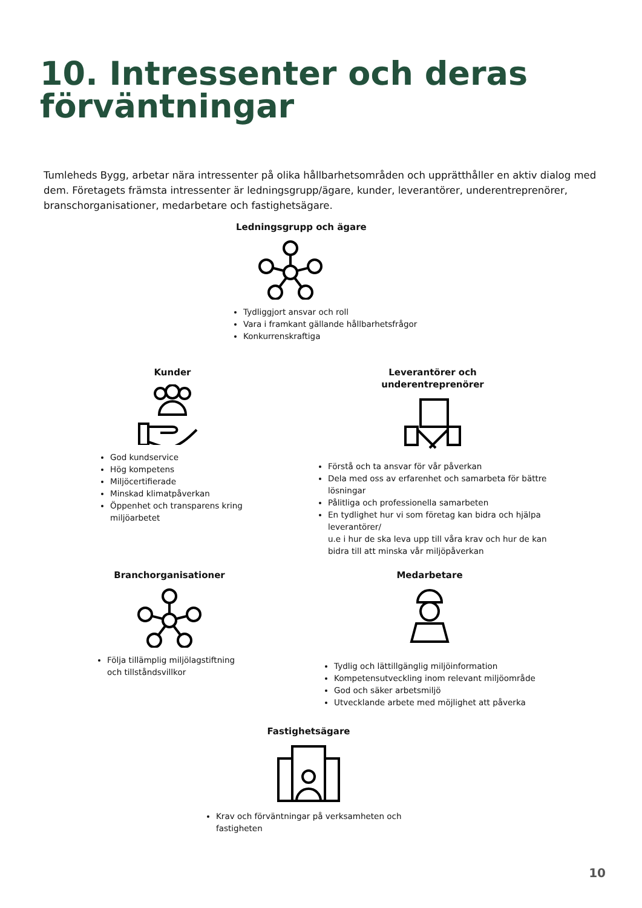10. Intressenter och deras
förväntningar
Tumleheds Bygg, arbetar nära intressenter på olika hållbarhetsområden och upprätthåller en aktiv dialog med dem. Företagets främsta intressenter är ledningsgrupp/ägare, kunder, leverantörer, underentreprenörer, branschorganisationer, medarbetare och fastighetsägare.
Ledningsgrupp och ägare
Tydliggjort ansvar och roll
Vara i framkant gällande hållbarhetsfrågor
Konkurrenskraftiga
Kunder
God kundservice
Hög kompetens
Miljöcertifierade
Minskad klimatpåverkan
Öppenhet och transparens kring miljöarbetet
Leverantörer och
underentreprenörer
Förstå och ta ansvar för vår påverkan
Dela med oss av erfarenhet och samarbeta för bättre lösningar
Pålitliga och professionella samarbeten
En tydlighet hur vi som företag kan bidra och hjälpa leverantörer/
u.e i hur de ska leva upp till våra krav och hur de kan bidra till att minska vår miljöpåverkan
Branchorganisationer
Följa tillämplig miljölagstiftning och tillståndsvillkor
Medarbetare
Tydlig och lättillgänglig miljöinformation
Kompetensutveckling inom relevant miljöområde
God och säker arbetsmiljö
Utvecklande arbete med möjlighet att påverka
Fastighetsägare
Krav och förväntningar på verksamheten och fastigheten
10